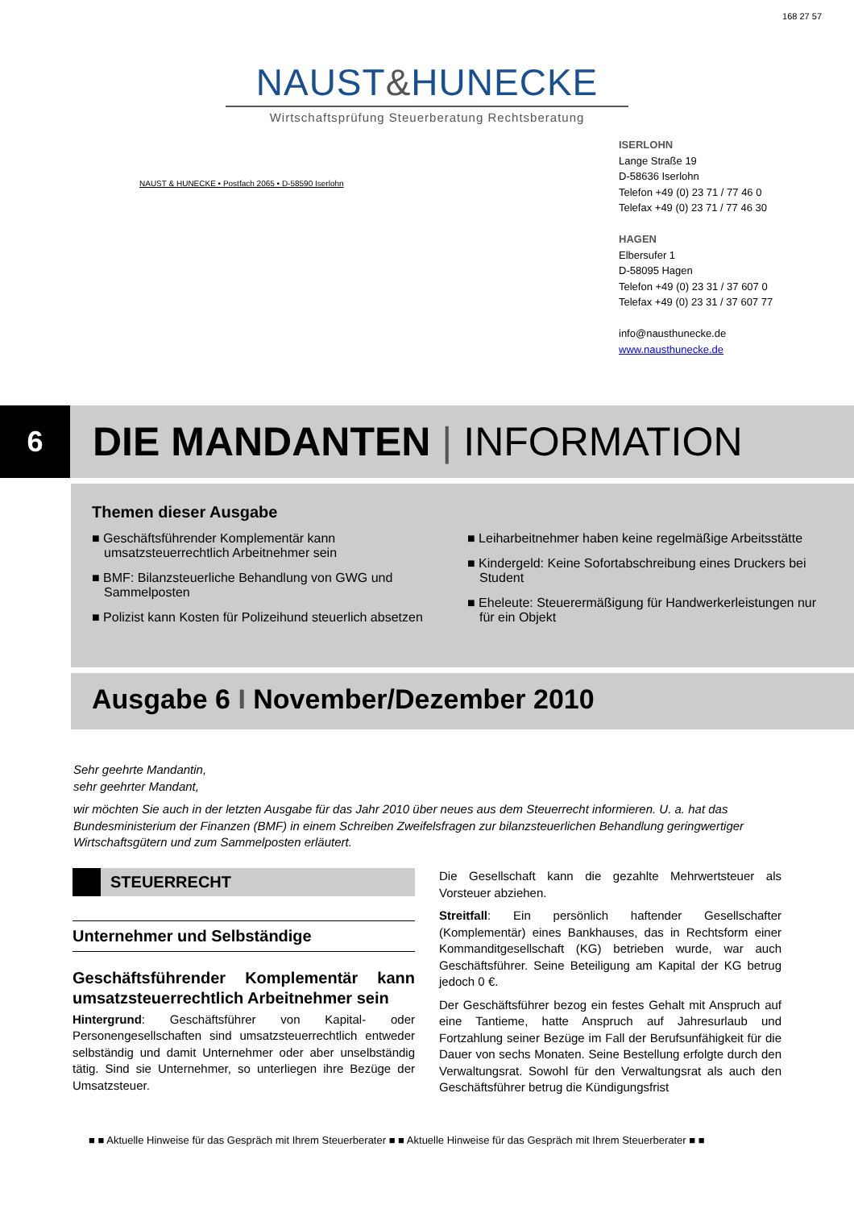168 27 57
NAUST&HUNECKE
Wirtschaftsprüfung Steuerberatung Rechtsberatung
NAUST & HUNECKE • Postfach 2065 • D-58590 Iserlohn
ISERLOHN
Lange Straße 19
D-58636 Iserlohn
Telefon +49 (0) 23 71 / 77 46 0
Telefax +49 (0) 23 71 / 77 46 30
HAGEN
Elbersufer 1
D-58095 Hagen
Telefon +49 (0) 23 31 / 37 607 0
Telefax +49 (0) 23 31 / 37 607 77
info@nausthunecke.de
www.nausthunecke.de
6
DIE MANDANTEN | INFORMATION
Themen dieser Ausgabe
■ Geschäftsführender Komplementär kann umsatzsteuerrechtlich Arbeitnehmer sein
■ BMF: Bilanzsteuerliche Behandlung von GWG und Sammelposten
■ Polizist kann Kosten für Polizeihund steuerlich absetzen
■ Leiharbeitnehmer haben keine regelmäßige Arbeitsstätte
■ Kindergeld: Keine Sofortabschreibung eines Druckers bei Student
■ Eheleute: Steuerermäßigung für Handwerkerleistungen nur für ein Objekt
Ausgabe 6 I November/Dezember 2010
Sehr geehrte Mandantin,
sehr geehrter Mandant,
wir möchten Sie auch in der letzten Ausgabe für das Jahr 2010 über neues aus dem Steuerrecht informieren. U. a. hat das Bundesministerium der Finanzen (BMF) in einem Schreiben Zweifelsfragen zur bilanzsteuerlichen Behandlung geringwertiger Wirtschaftsgütern und zum Sammelposten erläutert.
STEUERRECHT
Unternehmer und Selbständige
Geschäftsführender Komplementär kann umsatzsteuerrechtlich Arbeitnehmer sein
Hintergrund: Geschäftsführer von Kapital- oder Personengesellschaften sind umsatzsteuerrechtlich entweder selbständig und damit Unternehmer oder aber unselbständig tätig. Sind sie Unternehmer, so unterliegen ihre Bezüge der Umsatzsteuer.
Die Gesellschaft kann die gezahlte Mehrwertsteuer als Vorsteuer abziehen.
Streitfall: Ein persönlich haftender Gesellschafter (Komplementär) eines Bankhauses, das in Rechtsform einer Kommanditgesellschaft (KG) betrieben wurde, war auch Geschäftsführer. Seine Beteiligung am Kapital der KG betrug jedoch 0 €.
Der Geschäftsführer bezog ein festes Gehalt mit Anspruch auf eine Tantieme, hatte Anspruch auf Jahresurlaub und Fortzahlung seiner Bezüge im Fall der Berufsunfähigkeit für die Dauer von sechs Monaten. Seine Bestellung erfolgte durch den Verwaltungsrat. Sowohl für den Verwaltungsrat als auch den Geschäftsführer betrug die Kündigungsfrist
■ ■ Aktuelle Hinweise für das Gespräch mit Ihrem Steuerberater ■ ■ Aktuelle Hinweise für das Gespräch mit Ihrem Steuerberater ■ ■